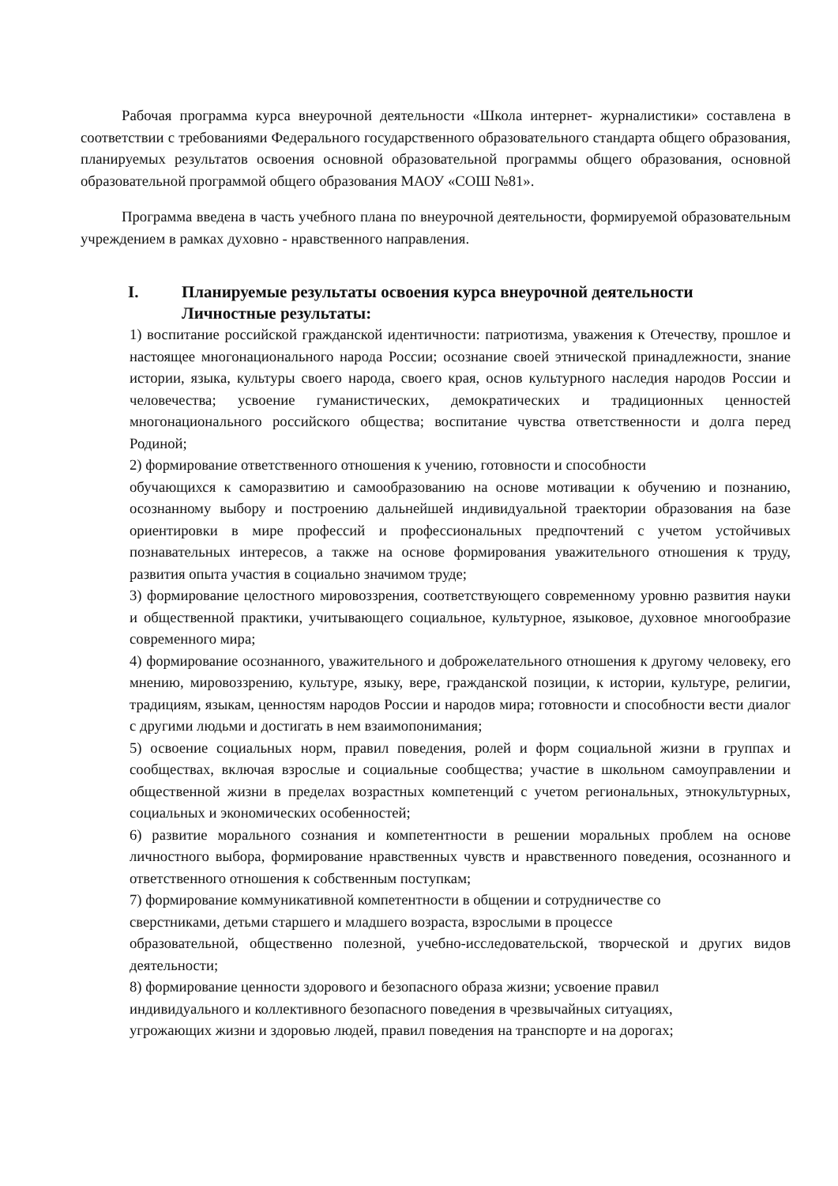Рабочая программа курса внеурочной деятельности «Школа интернет- журналистики» составлена в соответствии с требованиями Федерального государственного образовательного стандарта общего образования, планируемых результатов освоения основной образовательной программы общего образования, основной образовательной программой общего образования МАОУ «СОШ №81».
Программа введена в часть учебного плана по внеурочной деятельности, формируемой образовательным учреждением в рамках духовно - нравственного направления.
I. Планируемые результаты освоения курса внеурочной деятельности
Личностные результаты:
1) воспитание российской гражданской идентичности: патриотизма, уважения к Отечеству, прошлое и настоящее многонационального народа России; осознание своей этнической принадлежности, знание истории, языка, культуры своего народа, своего края, основ культурного наследия народов России и человечества; усвоение гуманистических, демократических и традиционных ценностей многонационального российского общества; воспитание чувства ответственности и долга перед Родиной;
2) формирование ответственного отношения к учению, готовности и способности
обучающихся к саморазвитию и самообразованию на основе мотивации к обучению и познанию, осознанному выбору и построению дальнейшей индивидуальной траектории образования на базе ориентировки в мире профессий и профессиональных предпочтений с учетом устойчивых познавательных интересов, а также на основе формирования уважительного отношения к труду, развития опыта участия в социально значимом труде;
3) формирование целостного мировоззрения, соответствующего современному уровню развития науки и общественной практики, учитывающего социальное, культурное, языковое, духовное многообразие современного мира;
4) формирование осознанного, уважительного и доброжелательного отношения к другому человеку, его мнению, мировоззрению, культуре, языку, вере, гражданской позиции, к истории, культуре, религии, традициям, языкам, ценностям народов России и народов мира; готовности и способности вести диалог с другими людьми и достигать в нем взаимопонимания;
5) освоение социальных норм, правил поведения, ролей и форм социальной жизни в группах и сообществах, включая взрослые и социальные сообщества; участие в школьном самоуправлении и общественной жизни в пределах возрастных компетенций с учетом региональных, этнокультурных, социальных и экономических особенностей;
6) развитие морального сознания и компетентности в решении моральных проблем на основе личностного выбора, формирование нравственных чувств и нравственного поведения, осознанного и ответственного отношения к собственным поступкам;
7) формирование коммуникативной компетентности в общении и сотрудничестве со
сверстниками, детьми старшего и младшего возраста, взрослыми в процессе
образовательной, общественно полезной, учебно-исследовательской, творческой и других видов деятельности;
8) формирование ценности здорового и безопасного образа жизни; усвоение правил
индивидуального и коллективного безопасного поведения в чрезвычайных ситуациях,
угрожающих жизни и здоровью людей, правил поведения на транспорте и на дорогах;